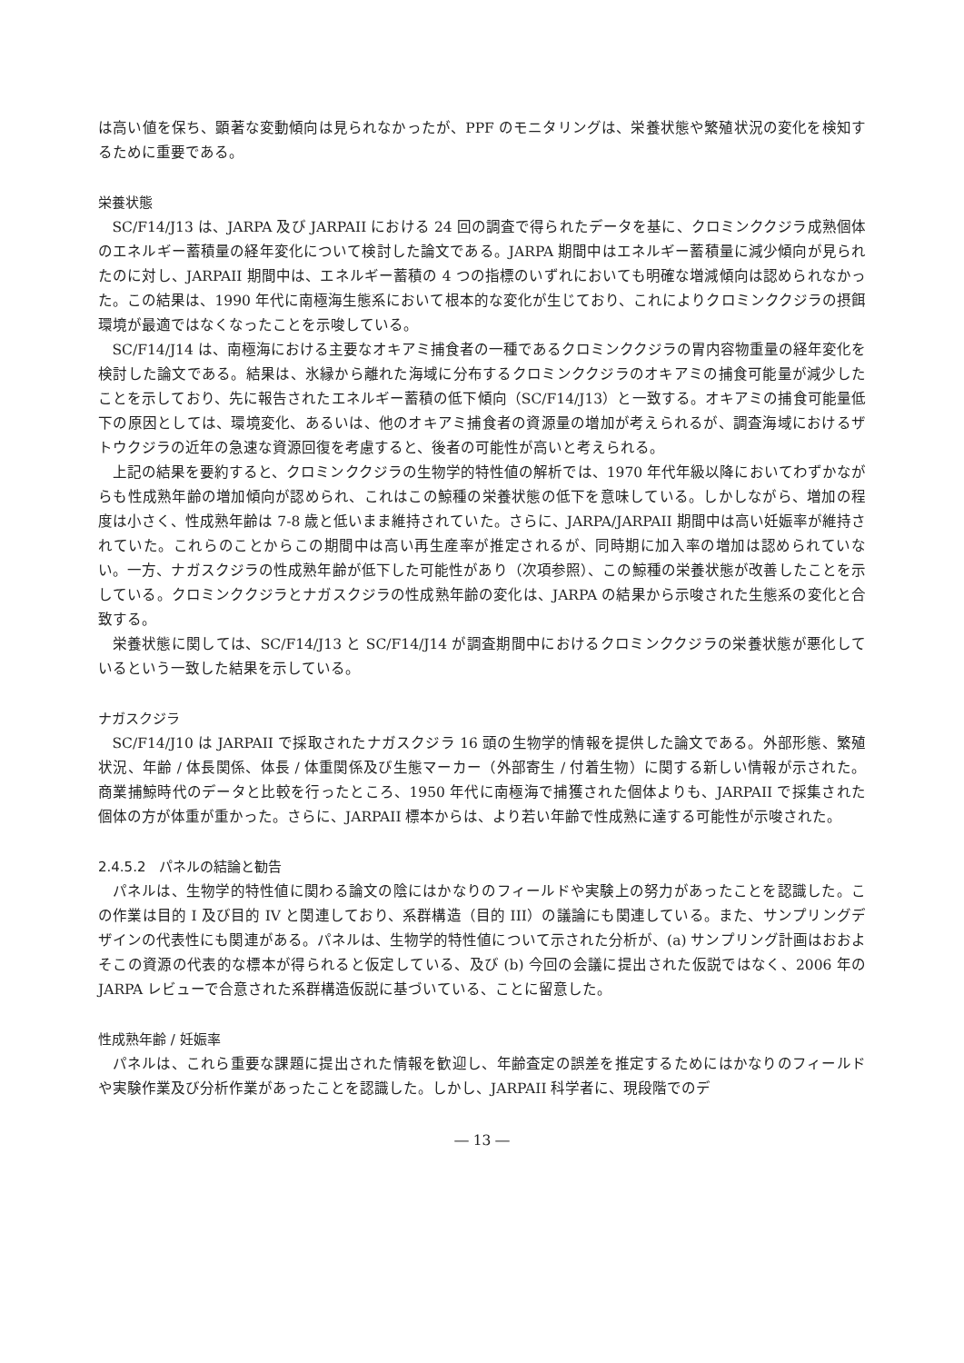は高い値を保ち、顕著な変動傾向は見られなかったが、PPF のモニタリングは、栄養状態や繁殖状況の変化を検知するために重要である。
栄養状態
SC/F14/J13 は、JARPA 及び JARPAII における 24 回の調査で得られたデータを基に、クロミンククジラ成熟個体のエネルギー蓄積量の経年変化について検討した論文である。JARPA 期間中はエネルギー蓄積量に減少傾向が見られたのに対し、JARPAII 期間中は、エネルギー蓄積の 4 つの指標のいずれにおいても明確な増減傾向は認められなかった。この結果は、1990 年代に南極海生態系において根本的な変化が生じており、これによりクロミンククジラの摂餌環境が最適ではなくなったことを示唆している。
SC/F14/J14 は、南極海における主要なオキアミ捕食者の一種であるクロミンククジラの胃内容物重量の経年変化を検討した論文である。結果は、氷縁から離れた海域に分布するクロミンククジラのオキアミの捕食可能量が減少したことを示しており、先に報告されたエネルギー蓄積の低下傾向（SC/F14/J13）と一致する。オキアミの捕食可能量低下の原因としては、環境変化、あるいは、他のオキアミ捕食者の資源量の増加が考えられるが、調査海域におけるザトウクジラの近年の急速な資源回復を考慮すると、後者の可能性が高いと考えられる。
上記の結果を要約すると、クロミンククジラの生物学的特性値の解析では、1970 年代年級以降においてわずかながらも性成熟年齢の増加傾向が認められ、これはこの鯨種の栄養状態の低下を意味している。しかしながら、増加の程度は小さく、性成熟年齢は 7-8 歳と低いまま維持されていた。さらに、JARPA/JARPAII 期間中は高い妊娠率が維持されていた。これらのことからこの期間中は高い再生産率が推定されるが、同時期に加入率の増加は認められていない。一方、ナガスクジラの性成熟年齢が低下した可能性があり（次項参照）、この鯨種の栄養状態が改善したことを示している。クロミンククジラとナガスクジラの性成熟年齢の変化は、JARPA の結果から示唆された生態系の変化と合致する。
栄養状態に関しては、SC/F14/J13 と SC/F14/J14 が調査期間中におけるクロミンククジラの栄養状態が悪化しているという一致した結果を示している。
ナガスクジラ
SC/F14/J10 は JARPAII で採取されたナガスクジラ 16 頭の生物学的情報を提供した論文である。外部形態、繁殖状況、年齢 / 体長関係、体長 / 体重関係及び生態マーカー（外部寄生 / 付着生物）に関する新しい情報が示された。商業捕鯨時代のデータと比較を行ったところ、1950 年代に南極海で捕獲された個体よりも、JARPAII で採集された個体の方が体重が重かった。さらに、JARPAII 標本からは、より若い年齢で性成熟に達する可能性が示唆された。
2.4.5.2　パネルの結論と勧告
パネルは、生物学的特性値に関わる論文の陰にはかなりのフィールドや実験上の努力があったことを認識した。この作業は目的 I 及び目的 IV と関連しており、系群構造（目的 III）の議論にも関連している。また、サンプリングデザインの代表性にも関連がある。パネルは、生物学的特性値について示された分析が、(a) サンプリング計画はおおよそこの資源の代表的な標本が得られると仮定している、及び (b) 今回の会議に提出された仮説ではなく、2006 年の JARPA レビューで合意された系群構造仮説に基づいている、ことに留意した。
性成熟年齢 / 妊娠率
パネルは、これら重要な課題に提出された情報を歓迎し、年齢査定の誤差を推定するためにはかなりのフィールドや実験作業及び分析作業があったことを認識した。しかし、JARPAII 科学者に、現段階でのデ
― 13 ―